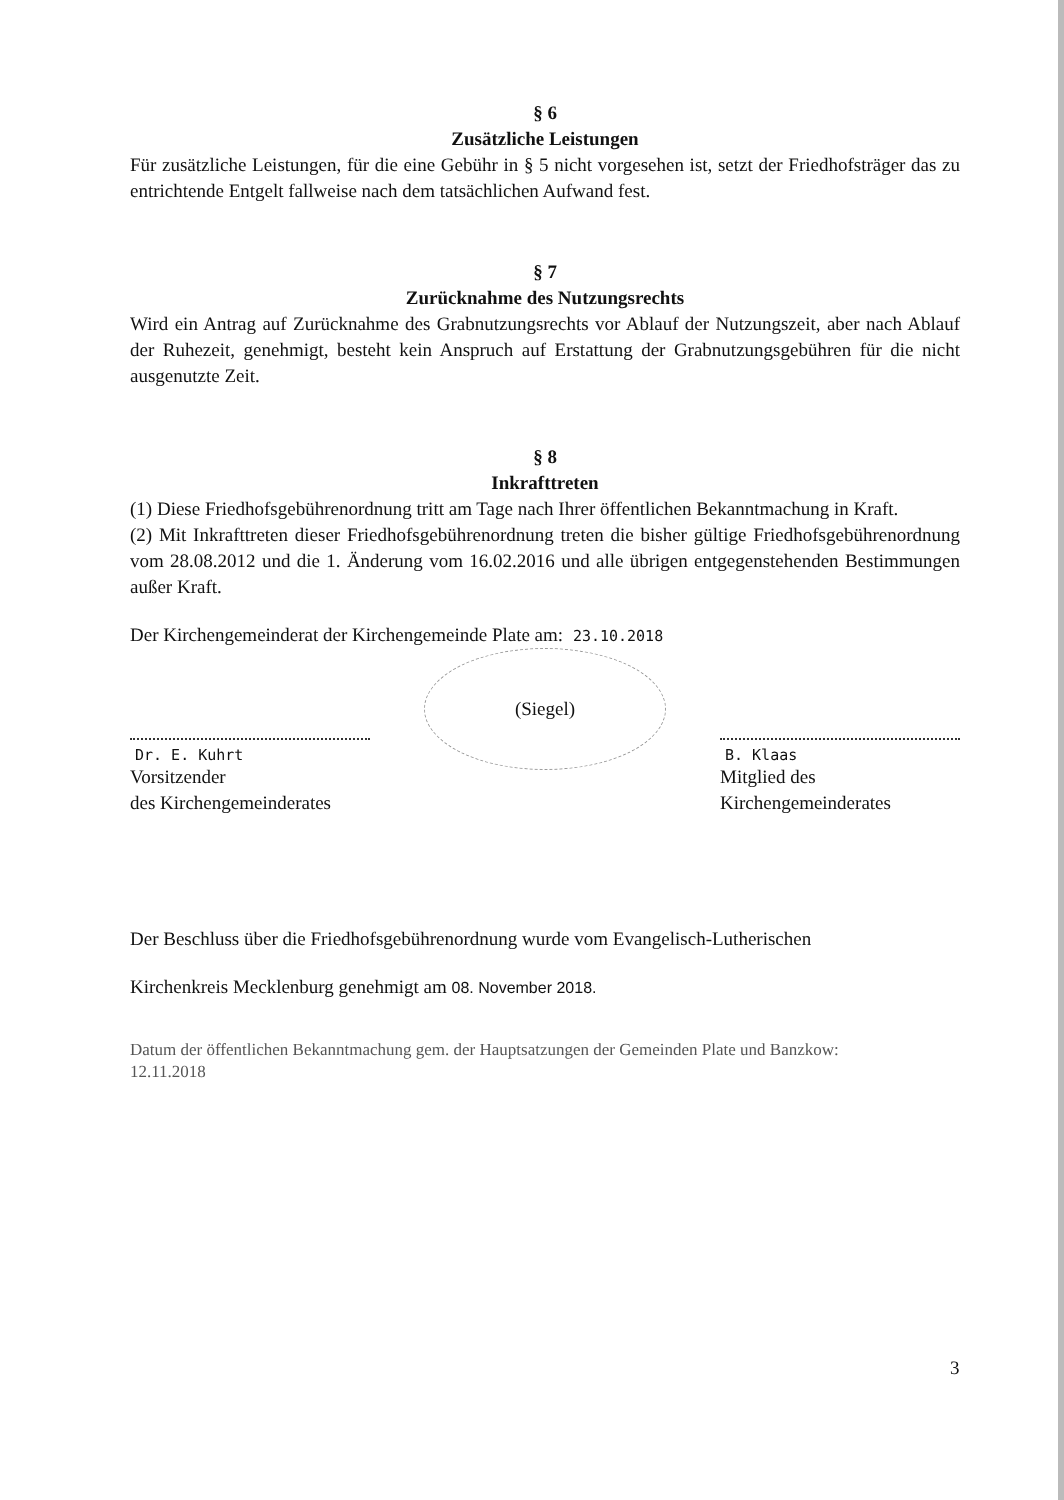§ 6
Zusätzliche Leistungen
Für zusätzliche Leistungen, für die eine Gebühr in § 5 nicht vorgesehen ist, setzt der Friedhofsträger das zu entrichtende Entgelt fallweise nach dem tatsächlichen Aufwand fest.
§ 7
Zurücknahme des Nutzungsrechts
Wird ein Antrag auf Zurücknahme des Grabnutzungsrechts vor Ablauf der Nutzungszeit, aber nach Ablauf der Ruhezeit, genehmigt, besteht kein Anspruch auf Erstattung der Grabnutzungsgebühren für die nicht ausgenutzte Zeit.
§ 8
Inkrafttreten
(1) Diese Friedhofsgebührenordnung tritt am Tage nach Ihrer öffentlichen Bekanntmachung in Kraft.
(2) Mit Inkrafttreten dieser Friedhofsgebührenordnung treten die bisher gültige Friedhofsgebührenordnung vom 28.08.2012 und die 1. Änderung vom 16.02.2016 und alle übrigen entgegenstehenden Bestimmungen außer Kraft.
Der Kirchengemeinderat der Kirchengemeinde Plate am: 23.10.2018
Dr. E. Kuhrt
Vorsitzender
des Kirchengemeinderates
(Siegel)
B. Klaas
Mitglied des
Kirchengemeinderates
Der Beschluss über die Friedhofsgebührenordnung wurde vom Evangelisch-Lutherischen
Kirchenkreis Mecklenburg genehmigt am 08. November 2018.
Datum der öffentlichen Bekanntmachung gem. der Hauptsatzungen der Gemeinden Plate und Banzkow:
12.11.2018
3